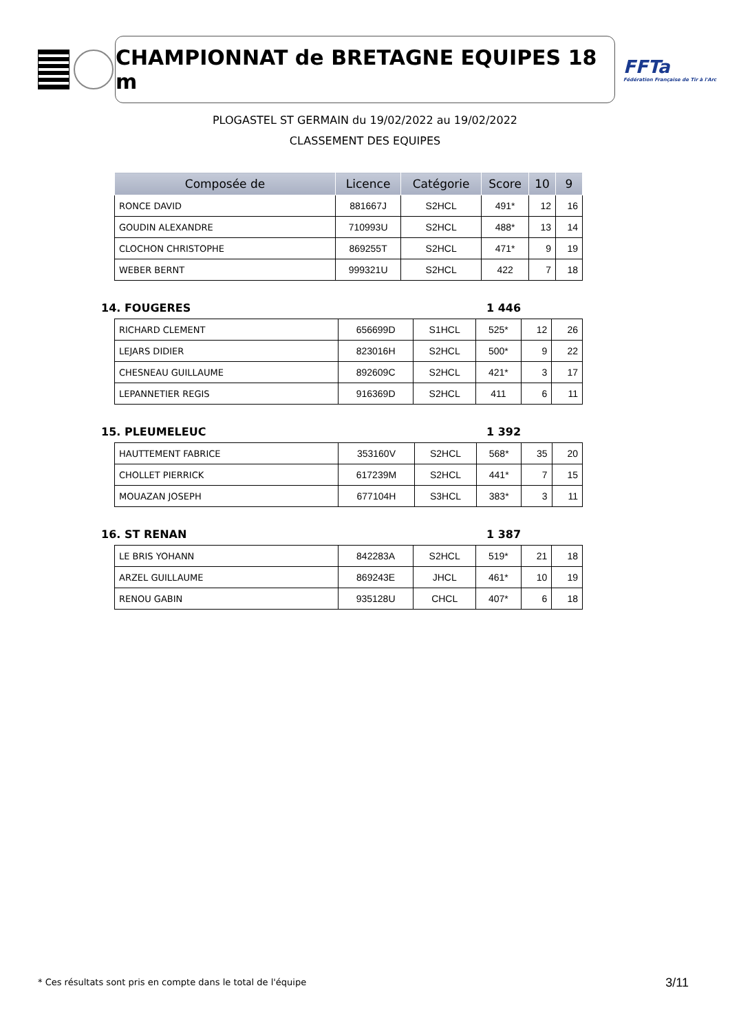CHAMPIONNAT de BRETAGNE EQUIPES 18 m
FFTa
Fédération Française de Tir à l'Arc
PLOGASTEL ST GERMAIN du 19/02/2022 au 19/02/2022
CLASSEMENT DES EQUIPES
| Composée de | Licence | Catégorie | Score | 10 | 9 |
| --- | --- | --- | --- | --- | --- |
| RONCE DAVID | 881667J | S2HCL | 491* | 12 | 16 |
| GOUDIN ALEXANDRE | 710993U | S2HCL | 488* | 13 | 14 |
| CLOCHON CHRISTOPHE | 869255T | S2HCL | 471* | 9 | 19 |
| WEBER BERNT | 999321U | S2HCL | 422 | 7 | 18 |
14. FOUGERES 1 446
| RICHARD CLEMENT | 656699D | S1HCL | 525* | 12 | 26 |
| LEJARS DIDIER | 823016H | S2HCL | 500* | 9 | 22 |
| CHESNEAU GUILLAUME | 892609C | S2HCL | 421* | 3 | 17 |
| LEPANNETIER REGIS | 916369D | S2HCL | 411 | 6 | 11 |
15. PLEUMELEUC 1 392
| HAUTTEMENT FABRICE | 353160V | S2HCL | 568* | 35 | 20 |
| CHOLLET PIERRICK | 617239M | S2HCL | 441* | 7 | 15 |
| MOUAZAN JOSEPH | 677104H | S3HCL | 383* | 3 | 11 |
16. ST RENAN 1 387
| LE BRIS YOHANN | 842283A | S2HCL | 519* | 21 | 18 |
| ARZEL GUILLAUME | 869243E | JHCL | 461* | 10 | 19 |
| RENOU GABIN | 935128U | CHCL | 407* | 6 | 18 |
* Ces résultats sont pris en compte dans le total de l'équipe
3/11